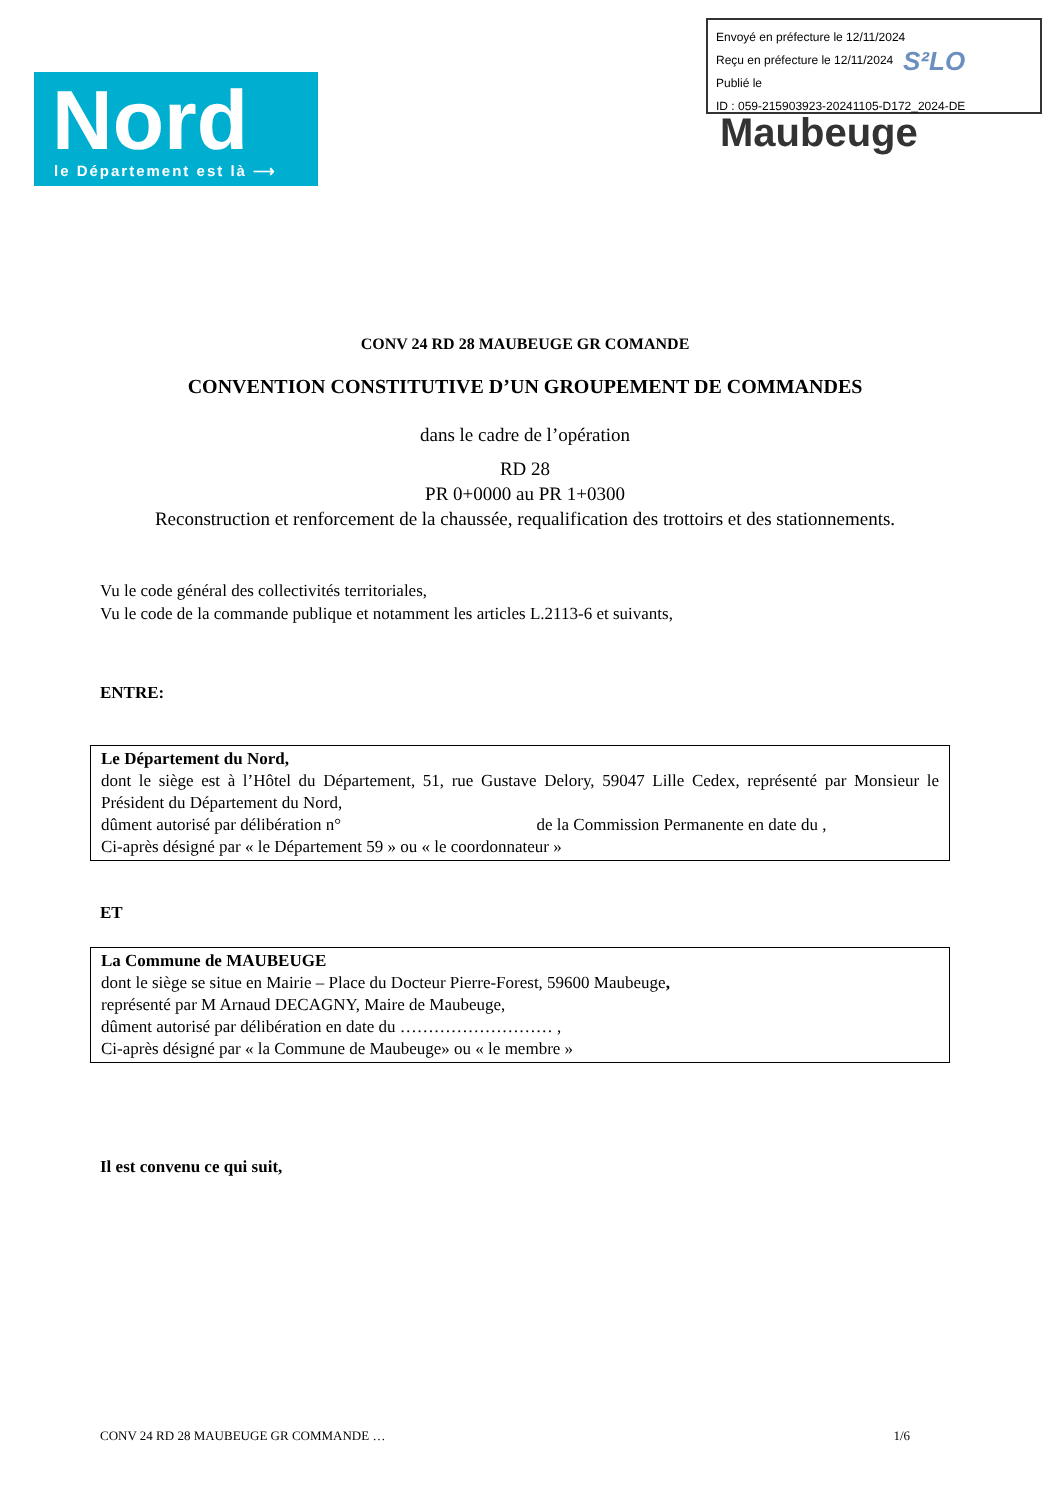Nord
le Département est là ⟶
Maubeuge
Envoyé en préfecture le 12/11/2024
Reçu en préfecture le 12/11/2024
Publié le
ID : 059-215903923-20241105-D172_2024-DE
S²LO
CONV 24 RD 28 MAUBEUGE GR COMANDE
CONVENTION CONSTITUTIVE D’UN GROUPEMENT DE COMMANDES
dans le cadre de l’opération
RD 28
PR 0+0000 au PR 1+0300
Reconstruction et renforcement de la chaussée, requalification des trottoirs et des stationnements.
Vu le code général des collectivités territoriales,
Vu le code de la commande publique et notamment les articles L.2113-6 et suivants,
ENTRE:
Le Département du Nord,
dont le siège est à l’Hôtel du Département, 51, rue Gustave Delory, 59047 Lille Cedex, représenté par Monsieur le Président du Département du Nord,
dûment autorisé par délibération n° de la Commission Permanente en date du ,
Ci-après désigné par « le Département 59 » ou « le coordonnateur »
ET
La Commune de MAUBEUGE
dont le siège se situe en Mairie – Place du Docteur Pierre-Forest, 59600 Maubeuge,
représenté par M Arnaud DECAGNY, Maire de Maubeuge,
dûment autorisé par délibération en date du ……………………… ,
Ci-après désigné par « la Commune de Maubeuge» ou « le membre »
Il est convenu ce qui suit,
CONV 24 RD 28 MAUBEUGE GR COMMANDE … 1/6